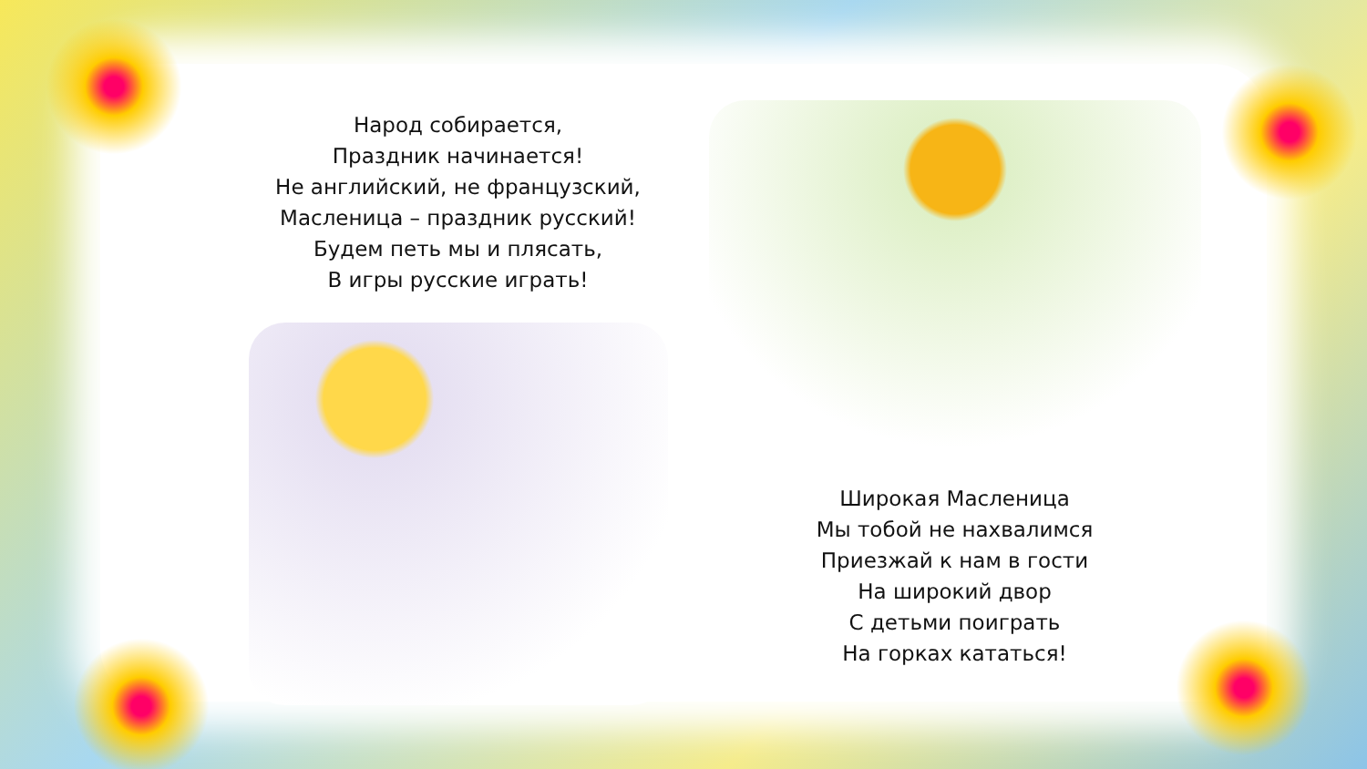Народ собирается,
Праздник начинается!
Не английский, не французский,
Масленица – праздник русский!
Будем петь мы и плясать,
В игры русские играть!
Широкая Масленица
Мы тобой не нахвалимся
Приезжай к нам в гости
На широкий двор
С детьми поиграть
На горках кататься!